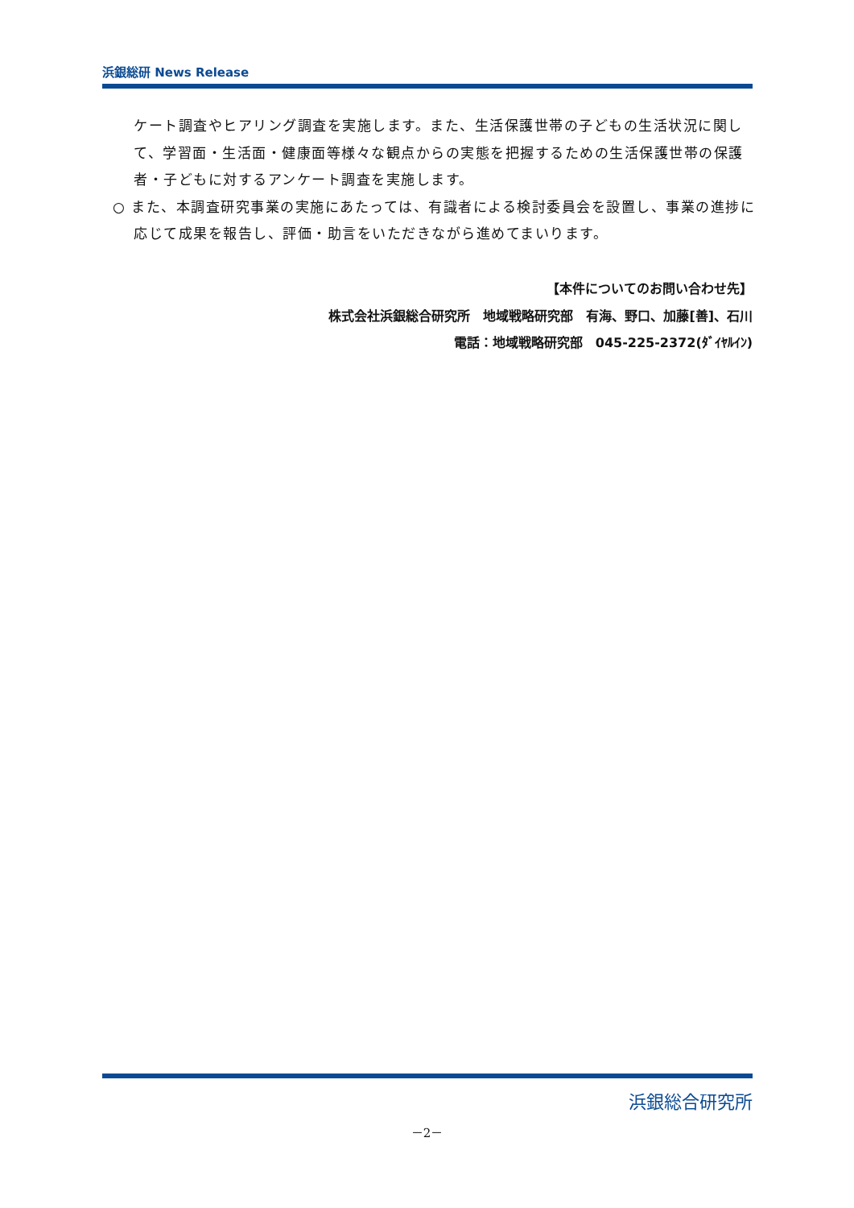浜銀総研 News Release
ケート調査やヒアリング調査を実施します。また、生活保護世帯の子どもの生活状況に関して、学習面・生活面・健康面等様々な観点からの実態を把握するための生活保護世帯の保護者・子どもに対するアンケート調査を実施します。
○ また、本調査研究事業の実施にあたっては、有識者による検討委員会を設置し、事業の進捗に応じて成果を報告し、評価・助言をいただきながら進めてまいります。
【本件についてのお問い合わせ先】
株式会社浜銀総合研究所　地域戦略研究部　有海、野口、加藤[善]、石川
電話：地域戦略研究部　045-225-2372(ﾀﾞｲﾔﾙｲﾝ)
浜銀総合研究所
－2－